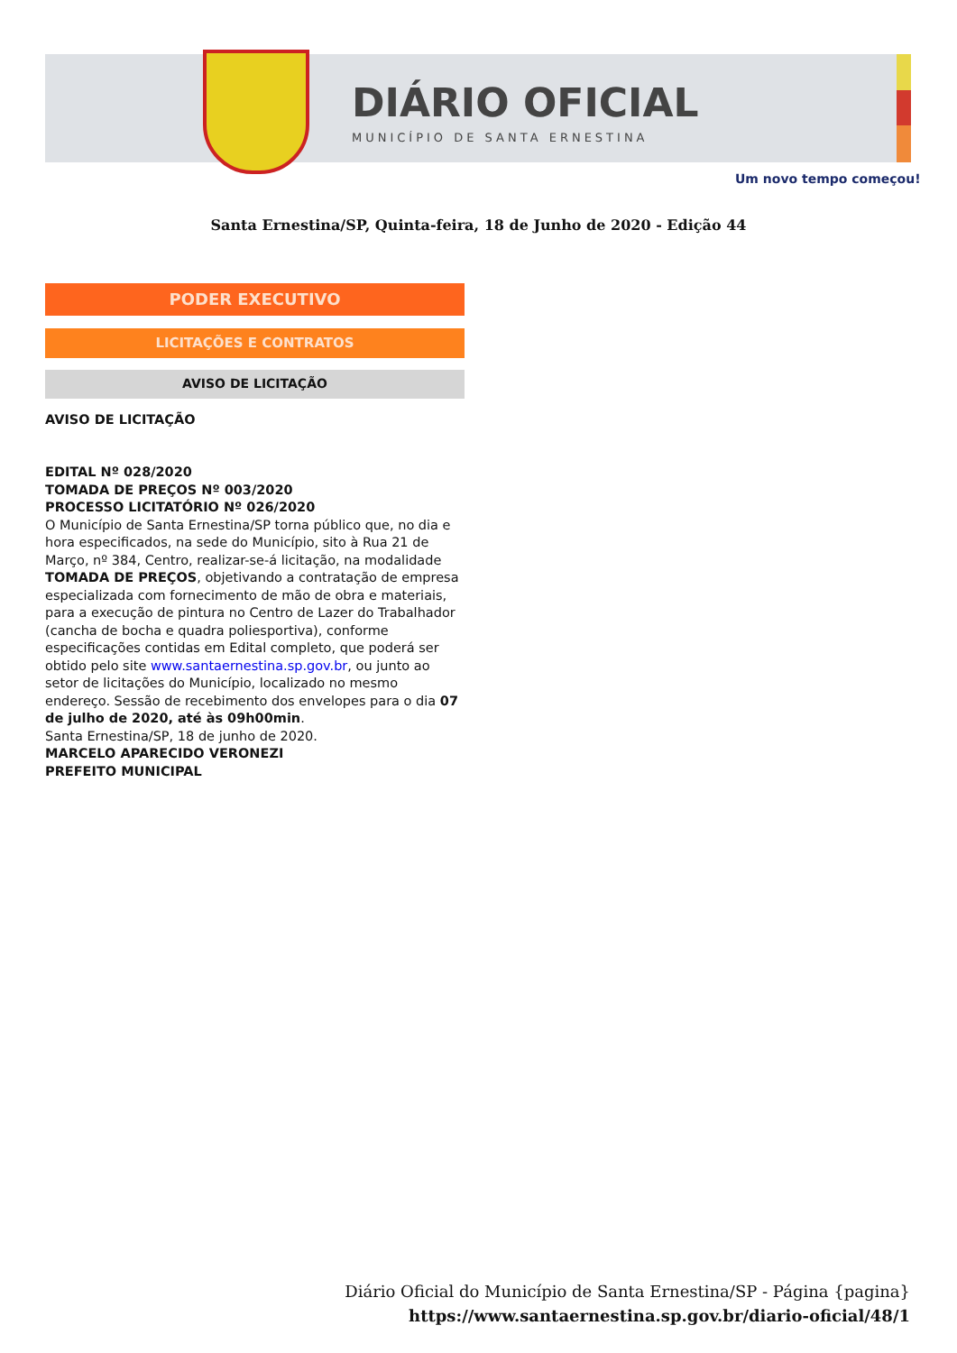DIÁRIO OFICIAL
MUNICÍPIO DE SANTA ERNESTINA
Um novo tempo começou!
Santa Ernestina/SP, Quinta-feira, 18 de Junho de 2020 - Edição 44
PODER EXECUTIVO
LICITAÇÕES E CONTRATOS
AVISO DE LICITAÇÃO
AVISO DE LICITAÇÃO
EDITAL Nº 028/2020
TOMADA DE PREÇOS Nº 003/2020
PROCESSO LICITATÓRIO Nº 026/2020
O Município de Santa Ernestina/SP torna público que, no dia e hora especificados, na sede do Município, sito à Rua 21 de Março, nº 384, Centro, realizar-se-á licitação, na modalidade TOMADA DE PREÇOS, objetivando a contratação de empresa especializada com fornecimento de mão de obra e materiais, para a execução de pintura no Centro de Lazer do Trabalhador (cancha de bocha e quadra poliesportiva), conforme especificações contidas em Edital completo, que poderá ser obtido pelo site www.santaernestina.sp.gov.br, ou junto ao setor de licitações do Município, localizado no mesmo endereço. Sessão de recebimento dos envelopes para o dia 07 de julho de 2020, até às 09h00min.
Santa Ernestina/SP, 18 de junho de 2020.
MARCELO APARECIDO VERONEZI
PREFEITO MUNICIPAL
Diário Oficial do Município de Santa Ernestina/SP - Página {pagina}
https://www.santaernestina.sp.gov.br/diario-oficial/48/1